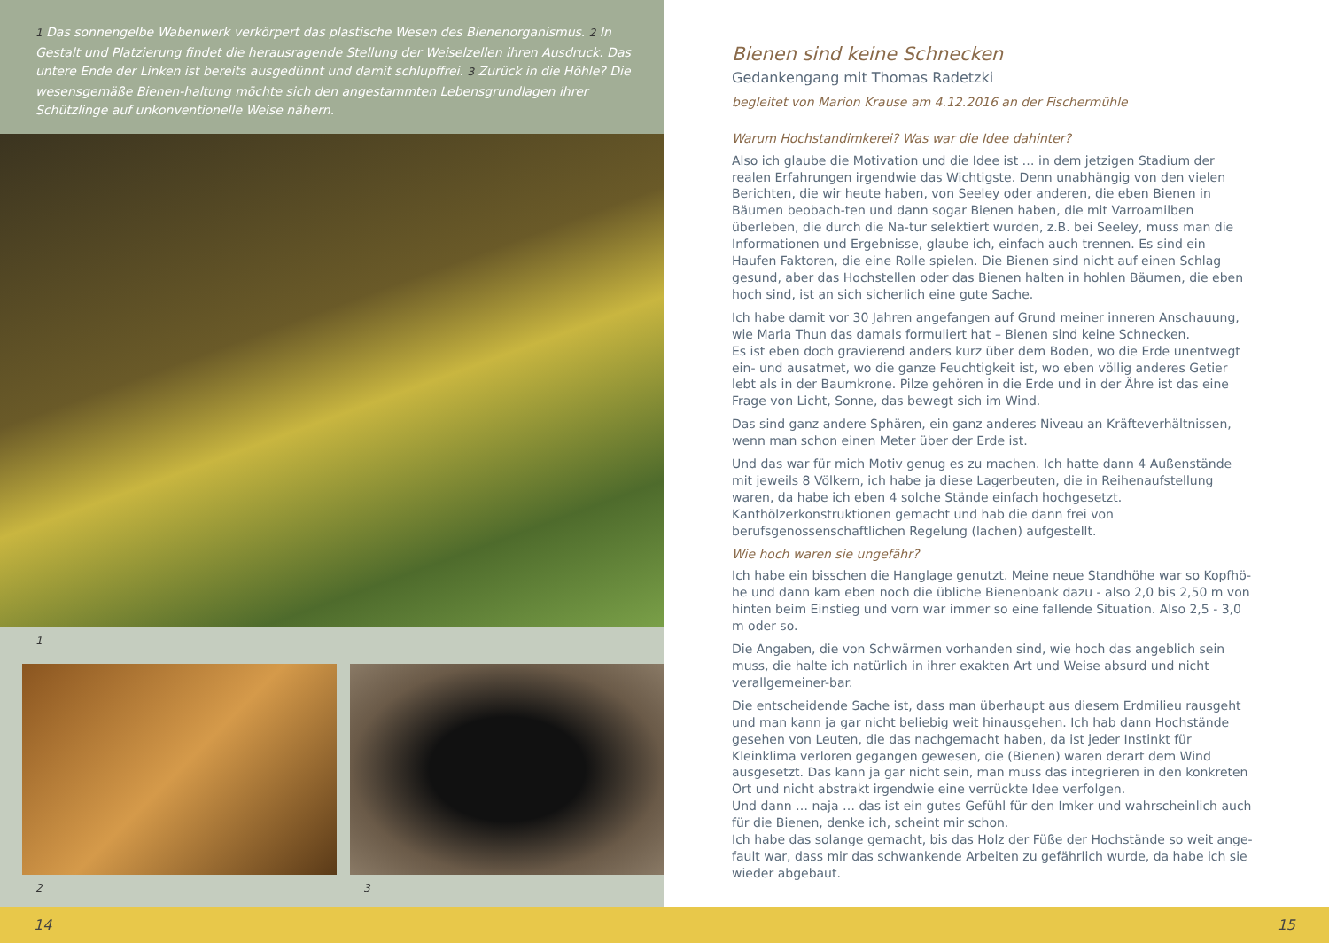1 Das sonnengelbe Wabenwerk verkörpert das plastische Wesen des Bienenorganismus. 2 In Gestalt und Platzierung findet die herausragende Stellung der Weiselzellen ihren Ausdruck. Das untere Ende der Linken ist bereits ausgedünnt und damit schlupffrei. 3 Zurück in die Höhle? Die wesensgemäße Bienen-haltung möchte sich den angestammten Lebensgrundlagen ihrer Schützlinge auf unkonventionelle Weise nähern.
1
2 3
Bienen sind keine Schnecken
Gedankengang mit Thomas Radetzki
begleitet von Marion Krause am 4.12.2016 an der Fischermühle
Warum Hochstandimkerei? Was war die Idee dahinter?
Also ich glaube die Motivation und die Idee ist … in dem jetzigen Stadium der realen Erfahrungen irgendwie das Wichtigste. Denn unabhängig von den vielen Berichten, die wir heute haben, von Seeley oder anderen, die eben Bienen in Bäumen beobach-ten und dann sogar Bienen haben, die mit Varroamilben überleben, die durch die Na-tur selektiert wurden, z.B. bei Seeley, muss man die Informationen und Ergebnisse, glaube ich, einfach auch trennen. Es sind ein Haufen Faktoren, die eine Rolle spielen. Die Bienen sind nicht auf einen Schlag gesund, aber das Hochstellen oder das Bienen halten in hohlen Bäumen, die eben hoch sind, ist an sich sicherlich eine gute Sache.
Ich habe damit vor 30 Jahren angefangen auf Grund meiner inneren Anschauung, wie Maria Thun das damals formuliert hat – Bienen sind keine Schnecken.
Es ist eben doch gravierend anders kurz über dem Boden, wo die Erde unentwegt ein- und ausatmet, wo die ganze Feuchtigkeit ist, wo eben völlig anderes Getier lebt als in der Baumkrone. Pilze gehören in die Erde und in der Ähre ist das eine Frage von Licht, Sonne, das bewegt sich im Wind.
Das sind ganz andere Sphären, ein ganz anderes Niveau an Kräfteverhältnissen, wenn man schon einen Meter über der Erde ist.
Und das war für mich Motiv genug es zu machen. Ich hatte dann 4 Außenstände mit jeweils 8 Völkern, ich habe ja diese Lagerbeuten, die in Reihenaufstellung waren, da habe ich eben 4 solche Stände einfach hochgesetzt. Kanthölzerkonstruktionen gemacht und hab die dann frei von berufsgenossenschaftlichen Regelung (lachen) aufgestellt.
Wie hoch waren sie ungefähr?
Ich habe ein bisschen die Hanglage genutzt. Meine neue Standhöhe war so Kopfhö-he und dann kam eben noch die übliche Bienenbank dazu - also 2,0 bis 2,50 m von hinten beim Einstieg und vorn war immer so eine fallende Situation. Also 2,5 - 3,0 m oder so.
Die Angaben, die von Schwärmen vorhanden sind, wie hoch das angeblich sein muss, die halte ich natürlich in ihrer exakten Art und Weise absurd und nicht verallgemeiner-bar.
Die entscheidende Sache ist, dass man überhaupt aus diesem Erdmilieu rausgeht und man kann ja gar nicht beliebig weit hinausgehen. Ich hab dann Hochstände gesehen von Leuten, die das nachgemacht haben, da ist jeder Instinkt für Kleinklima verloren gegangen gewesen, die (Bienen) waren derart dem Wind ausgesetzt. Das kann ja gar nicht sein, man muss das integrieren in den konkreten Ort und nicht abstrakt irgendwie eine verrückte Idee verfolgen.
Und dann … naja … das ist ein gutes Gefühl für den Imker und wahrscheinlich auch für die Bienen, denke ich, scheint mir schon.
Ich habe das solange gemacht, bis das Holz der Füße der Hochstände so weit ange-fault war, dass mir das schwankende Arbeiten zu gefährlich wurde, da habe ich sie wieder abgebaut.
14 15